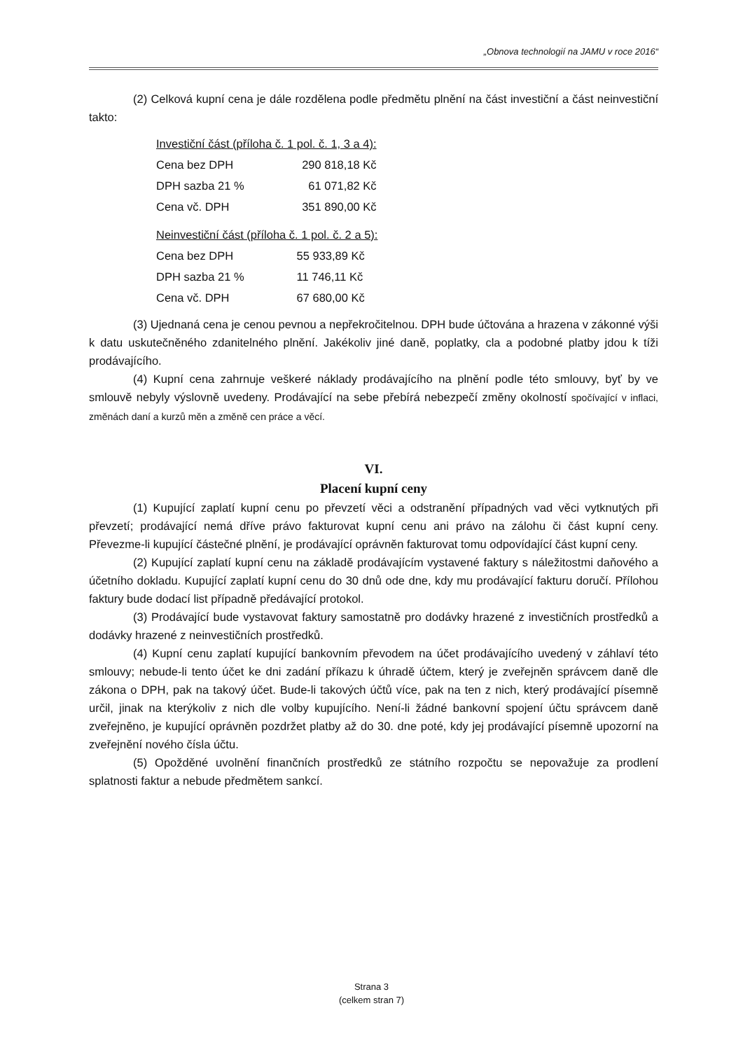„Obnova technologií na JAMU v roce 2016“
(2) Celková kupní cena je dále rozdělena podle předmětu plnění na část investiční a část neinvestiční takto:
| Investiční část (příloha č. 1 pol. č. 1, 3 a 4): | |
| Cena bez DPH | 290 818,18 Kč |
| DPH sazba 21 % | 61 071,82 Kč |
| Cena vč. DPH | 351 890,00 Kč |
| Neinvestiční část (příloha č. 1 pol. č. 2 a 5): | |
| Cena bez DPH | 55 933,89 Kč |
| DPH sazba 21 % | 11 746,11 Kč |
| Cena vč. DPH | 67 680,00 Kč |
(3) Ujednaná cena je cenou pevnou a nepřekročitelnou. DPH bude účtována a hrazena v zákonné výši k datu uskutečněného zdanitelného plnění. Jakékoliv jiné daně, poplatky, cla a podobné platby jdou k tíži prodávajícího.
(4) Kupní cena zahrnuje veškeré náklady prodávajícího na plnění podle této smlouvy, byť by ve smlouvě nebyly výslovně uvedeny. Prodávající na sebe přebírá nebezpečí změny okolností spočívající v inflaci, změnách daní a kurzů měn a změně cen práce a věcí.
VI.
Placení kupní ceny
(1) Kupující zaplatí kupní cenu po převzetí věci a odstranění případných vad věci vytknutých při převzetí; prodávající nemá dříve právo fakturovat kupní cenu ani právo na zálohu či část kupní ceny. Převezme-li kupující částečné plnění, je prodávající oprávněn fakturovat tomu odpovídající část kupní ceny.
(2) Kupující zaplatí kupní cenu na základě prodávajícím vystavené faktury s náležitostmi daňového a účetního dokladu. Kupující zaplatí kupní cenu do 30 dnů ode dne, kdy mu prodávající fakturu doručí. Přílohou faktury bude dodací list případně předávající protokol.
(3) Prodávající bude vystavovat faktury samostatně pro dodávky hrazené z investičních prostředků a dodávky hrazené z neinvestičních prostředků.
(4) Kupní cenu zaplatí kupující bankovním převodem na účet prodávajícího uvedený v záhlaví této smlouvy; nebude-li tento účet ke dni zadání příkazu k úhradě účtem, který je zveřejněn správcem daně dle zákona o DPH, pak na takový účet. Bude-li takových účtů více, pak na ten z nich, který prodávající písemně určil, jinak na kterýkoliv z nich dle volby kupujícího. Není-li žádné bankovní spojení účtu správcem daně zveřejněno, je kupující oprávněn pozdržet platby až do 30. dne poté, kdy jej prodávající písemně upozorní na zveřejnění nového čísla účtu.
(5) Opožděné uvolnění finančních prostředků ze státního rozpočtu se nepovažuje za prodlení splatnosti faktur a nebude předmětem sankcí.
Strana 3
(celkem stran 7)